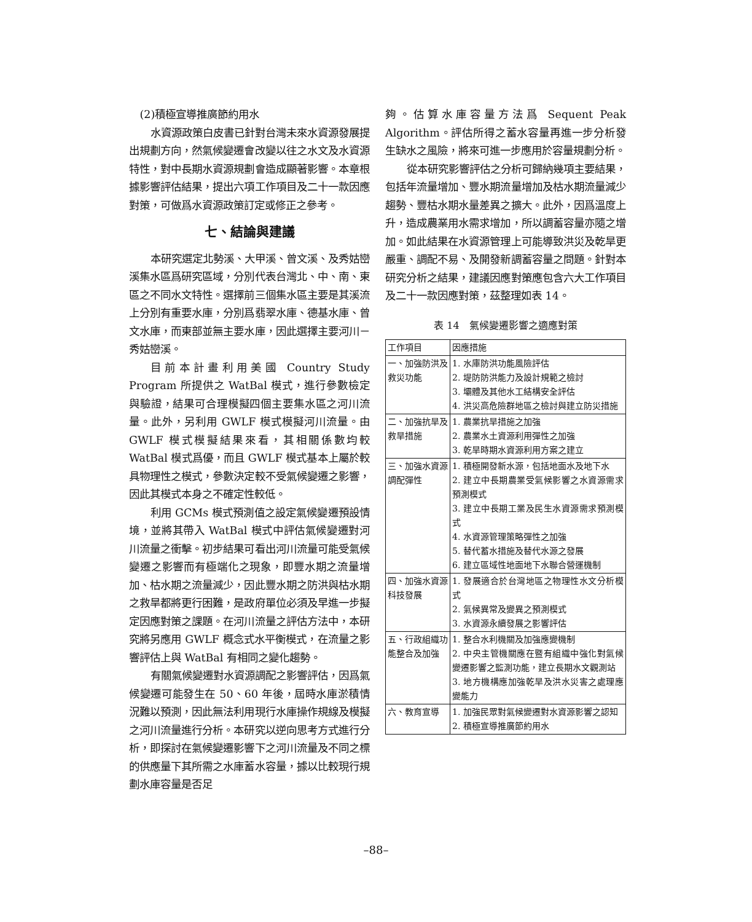(2)積極宣導推廣節約用水
水資源政策白皮書已針對台灣未來水資源發展提出規劃方向，然氣候變遷會改變以往之水文及水資源特性，對中長期水資源規劃會造成顯著影響。本章根據影響評估結果，提出六項工作項目及二十一款因應對策，可做爲水資源政策訂定或修正之參考。
七、結論與建議
本研究選定北勢溪、大甲溪、曾文溪、及秀姑巒溪集水區爲研究區域，分別代表台灣北、中、南、東區之不同水文特性。選擇前三個集水區主要是其溪流上分別有重要水庫，分別爲翡翠水庫、德基水庫、曾文水庫，而東部並無主要水庫，因此選擇主要河川－秀姑巒溪。
目前本計畫利用美國 Country Study Program 所提供之 WatBal 模式，進行參數檢定與驗證，結果可合理模擬四個主要集水區之河川流量。此外，另利用 GWLF 模式模擬河川流量。由 GWLF 模式模擬結果來看，其相關係數均較 WatBal 模式爲優，而且 GWLF 模式基本上屬於較具物理性之模式，參數決定較不受氣候變遷之影響，因此其模式本身之不確定性較低。
利用 GCMs 模式預測值之設定氣候變遷預設情境，並將其帶入 WatBal 模式中評估氣候變遷對河川流量之衝擊。初步結果可看出河川流量可能受氣候變遷之影響而有極端化之現象，即豐水期之流量增加、枯水期之流量減少，因此豐水期之防洪與枯水期之救旱都將更行困難，是政府單位必須及早進一步擬定因應對策之課題。在河川流量之評估方法中，本研究將另應用 GWLF 概念式水平衡模式，在流量之影響評估上與 WatBal 有相同之變化趨勢。
有關氣候變遷對水資源調配之影響評估，因爲氣候變遷可能發生在 50、60 年後，屆時水庫淤積情況難以預測，因此無法利用現行水庫操作規線及模擬之河川流量進行分析。本研究以逆向思考方式進行分析，即探討在氣候變遷影響下之河川流量及不同之標的供應量下其所需之水庫蓄水容量，據以比較現行規劃水庫容量是否足
夠。估算水庫容量方法爲 Sequent Peak Algorithm。評估所得之蓄水容量再進一步分析發生缺水之風險，將來可進一步應用於容量規劃分析。
從本研究影響評估之分析可歸納幾項主要結果，包括年流量增加、豐水期流量增加及枯水期流量減少趨勢、豐枯水期水量差異之擴大。此外，因爲溫度上升，造成農業用水需求增加，所以調蓄容量亦隨之增加。如此結果在水資源管理上可能導致洪災及乾旱更嚴重、調配不易、及開發新調蓄容量之問題。針對本研究分析之結果，建議因應對策應包含六大工作項目及二十一款因應對策，茲整理如表 14。
表 14　氣候變遷影響之適應對策
| 工作項目 | 因應措施 |
| --- | --- |
| 一、加強防洪及救災功能 | 1. 水庫防洪功能風險評估 2. 堤防防洪能力及設計規範之檢討 3. 壩體及其他水工結構安全評估 4. 洪災高危險群地區之檢討與建立防災措施 |
| 二、加強抗旱及救旱措施 | 1. 農業抗旱措施之加強 2. 農業水土資源利用彈性之加強 3. 乾旱時期水資源利用方案之建立 |
| 三、加強水資源調配彈性 | 1. 積極開發新水源，包括地面水及地下水 2. 建立中長期農業受氣候影響之水資源需求預測模式 3. 建立中長期工業及民生水資源需求預測模式 4. 水資源管理策略彈性之加強 5. 替代蓄水措施及替代水源之發展 6. 建立區域性地面地下水聯合營運機制 |
| 四、加強水資源科技發展 | 1. 發展適合於台灣地區之物理性水文分析模式 2. 氣候異常及變異之預測模式 3. 水資源永續發展之影響評估 |
| 五、行政組織功能整合及加強 | 1. 整合水利機關及加強應變機制 2. 中央主管機關應在暨有組織中強化對氣候變遷影響之監測功能，建立長期水文觀測站 3. 地方機構應加強乾旱及洪水災害之處理應變能力 |
| 六、教育宣導 | 1. 加強民眾對氣候變遷對水資源影響之認知 2. 積極宣導推廣節約用水 |
–88–